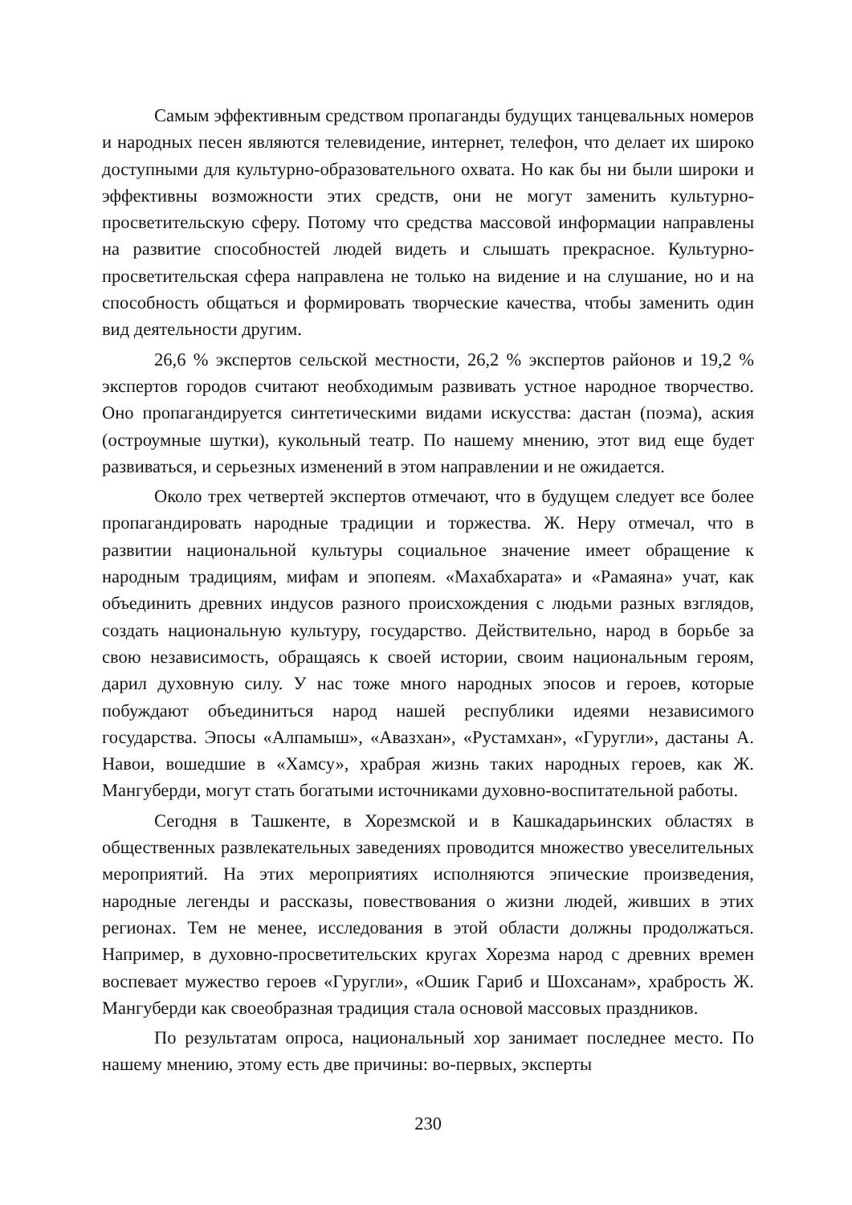Самым эффективным средством пропаганды будущих танцевальных номеров и народных песен являются телевидение, интернет, телефон, что делает их широко доступными для культурно-образовательного охвата. Но как бы ни были широки и эффективны возможности этих средств, они не могут заменить культурно-просветительскую сферу. Потому что средства массовой информации направлены на развитие способностей людей видеть и слышать прекрасное. Культурно-просветительская сфера направлена не только на видение и на слушание, но и на способность общаться и формировать творческие качества, чтобы заменить один вид деятельности другим.
26,6 % экспертов сельской местности, 26,2 % экспертов районов и 19,2 % экспертов городов считают необходимым развивать устное народное творчество. Оно пропагандируется синтетическими видами искусства: дастан (поэма), аския (остроумные шутки), кукольный театр. По нашему мнению, этот вид еще будет развиваться, и серьезных изменений в этом направлении и не ожидается.
Около трех четвертей экспертов отмечают, что в будущем следует все более пропагандировать народные традиции и торжества. Ж. Неру отмечал, что в развитии национальной культуры социальное значение имеет обращение к народным традициям, мифам и эпопеям. «Махабхарата» и «Рамаяна» учат, как объединить древних индусов разного происхождения с людьми разных взглядов, создать национальную культуру, государство. Действительно, народ в борьбе за свою независимость, обращаясь к своей истории, своим национальным героям, дарил духовную силу. У нас тоже много народных эпосов и героев, которые побуждают объединиться народ нашей республики идеями независимого государства. Эпосы «Алпамыш», «Авазхан», «Рустамхан», «Гуругли», дастаны А. Навои, вошедшие в «Хамсу», храбрая жизнь таких народных героев, как Ж. Мангуберди, могут стать богатыми источниками духовно-воспитательной работы.
Сегодня в Ташкенте, в Хорезмской и в Кашкадарьинских областях в общественных развлекательных заведениях проводится множество увеселительных мероприятий. На этих мероприятиях исполняются эпические произведения, народные легенды и рассказы, повествования о жизни людей, живших в этих регионах. Тем не менее, исследования в этой области должны продолжаться. Например, в духовно-просветительских кругах Хорезма народ с древних времен воспевает мужество героев «Гуругли», «Ошик Гариб и Шохсанам», храбрость Ж. Мангуберди как своеобразная традиция стала основой массовых праздников.
По результатам опроса, национальный хор занимает последнее место. По нашему мнению, этому есть две причины: во-первых, эксперты
230